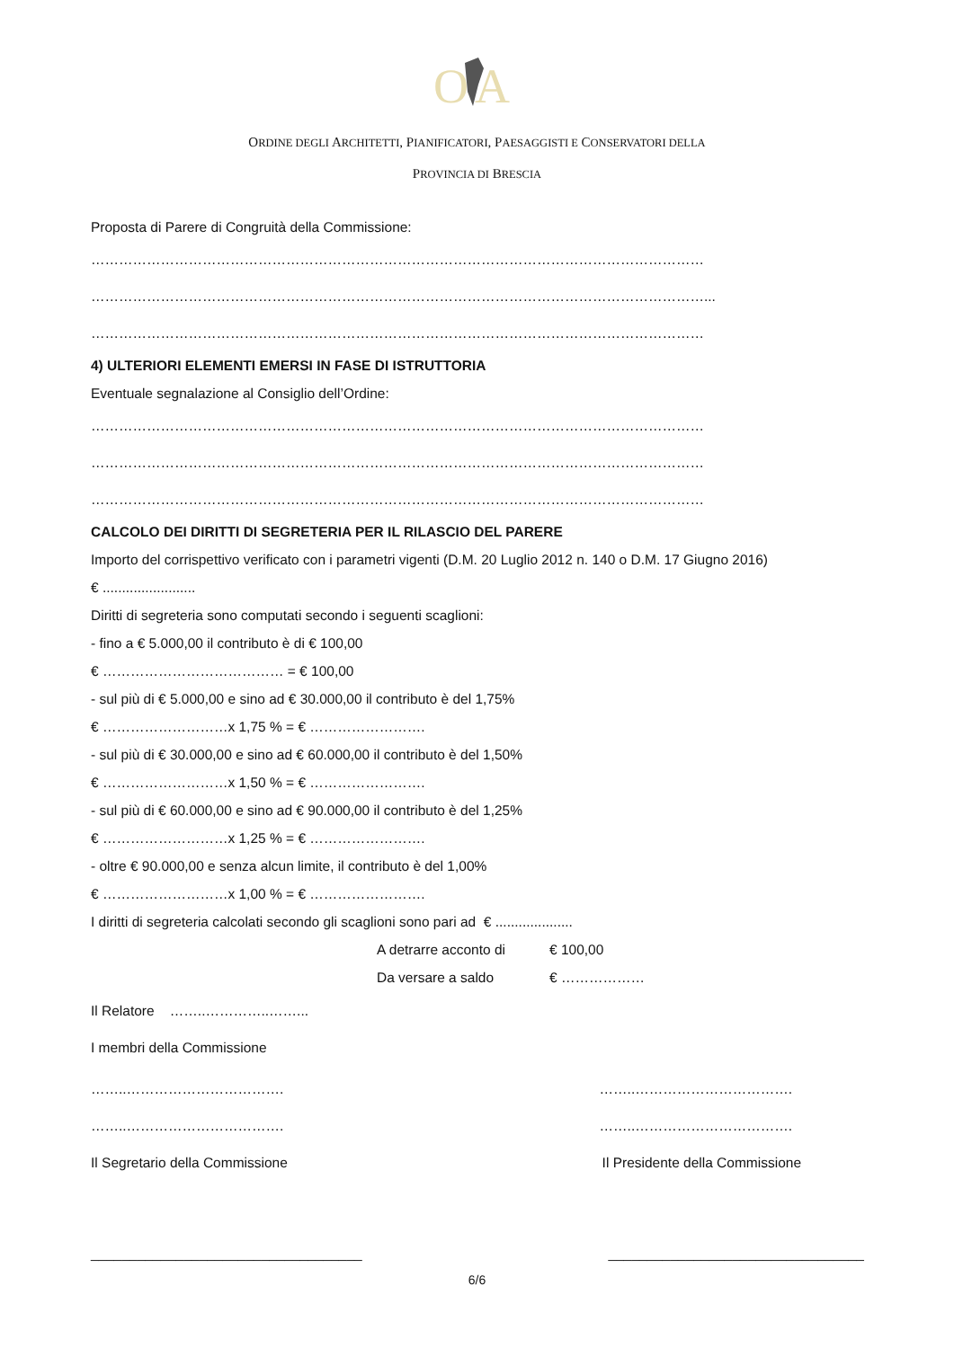O
A
ORDINE DEGLI ARCHITETTI, PIANIFICATORI, PAESAGGISTI E CONSERVATORI DELLA
PROVINCIA DI BRESCIA
Proposta di Parere di Congruità della Commissione:
……………………………………………………………………………………………………………………
……………………………………………………………………………………………………………………...
……………………………………………………………………………………………………………………
4) ULTERIORI ELEMENTI EMERSI IN FASE DI ISTRUTTORIA
Eventuale segnalazione al Consiglio dell’Ordine:
……………………………………………………………………………………………………………………
……………………………………………………………………………………………………………………
……………………………………………………………………………………………………………………
CALCOLO DEI DIRITTI DI SEGRETERIA PER IL RILASCIO DEL PARERE
Importo del corrispettivo verificato con i parametri vigenti (D.M. 20 Luglio 2012 n. 140 o D.M. 17 Giugno 2016)
€ ........................
Diritti di segreteria sono computati secondo i seguenti scaglioni:
- fino a € 5.000,00 il contributo è di € 100,00
€ ………………………………… = € 100,00
- sul più di € 5.000,00 e sino ad € 30.000,00 il contributo è del 1,75%
€ ………………………x 1,75 % = € …………………….
- sul più di € 30.000,00 e sino ad € 60.000,00 il contributo è del 1,50%
€ ………………………x 1,50 % = € …………………….
- sul più di € 60.000,00 e sino ad € 90.000,00 il contributo è del 1,25%
€ ………………………x 1,25 % = € …………………….
- oltre € 90.000,00 e senza alcun limite, il contributo è del 1,00%
€ ………………………x 1,00 % = € …………………….
I diritti di segreteria calcolati secondo gli scaglioni sono pari ad € ....................
A detrarre acconto di € 100,00
Da versare a saldo € ………………
Il Relatore ……..…………..……...
I membri della Commissione
……..……………………………. ……..…………………………….
……..……………………………. ……..…………………………….
Il Segretario della Commissione Il Presidente della Commissione
___________________________________ _________________________________
6/6